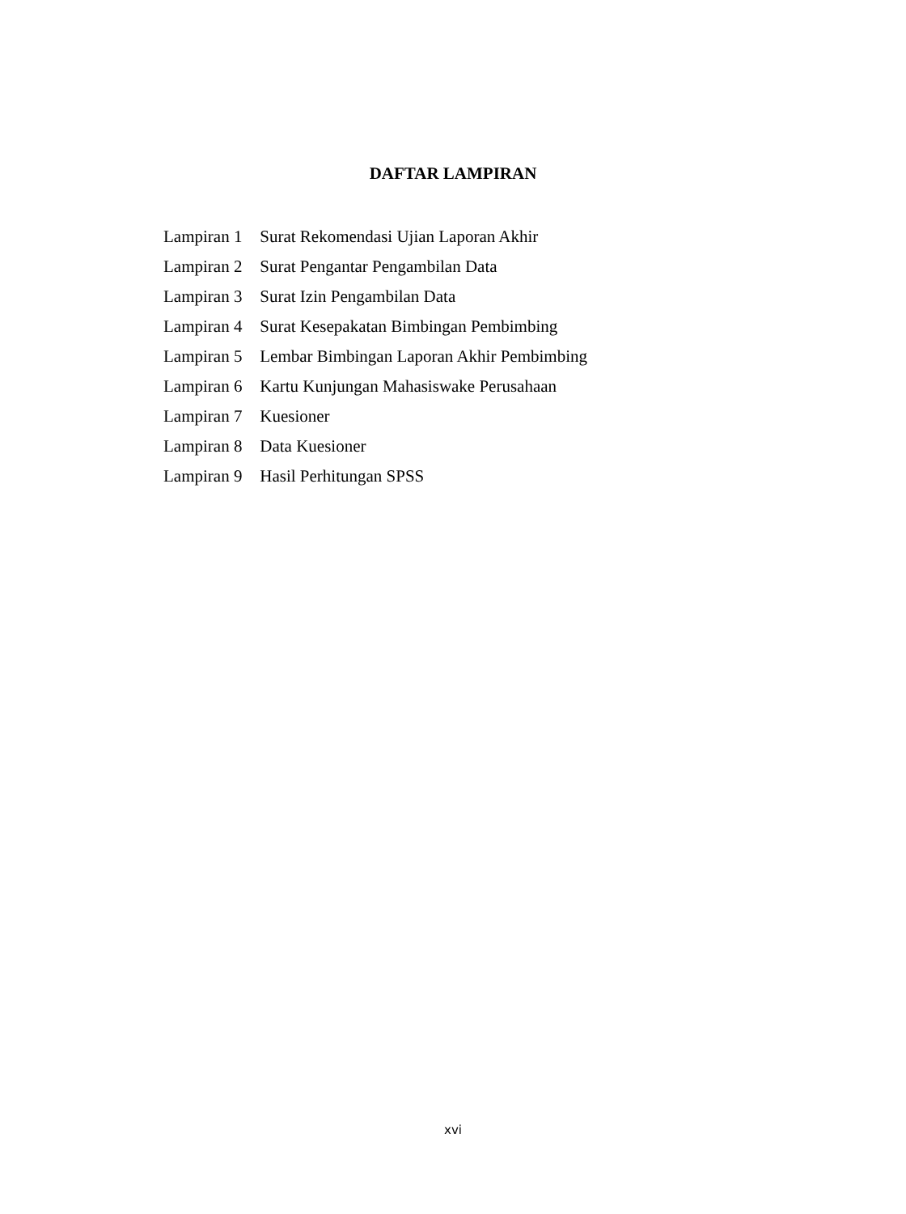DAFTAR LAMPIRAN
Lampiran 1 Surat Rekomendasi Ujian Laporan Akhir
Lampiran 2 Surat Pengantar Pengambilan Data
Lampiran 3 Surat Izin Pengambilan Data
Lampiran 4 Surat Kesepakatan Bimbingan Pembimbing
Lampiran 5 Lembar Bimbingan Laporan Akhir Pembimbing
Lampiran 6 Kartu Kunjungan Mahasiswake Perusahaan
Lampiran 7 Kuesioner
Lampiran 8 Data Kuesioner
Lampiran 9 Hasil Perhitungan SPSS
xvi